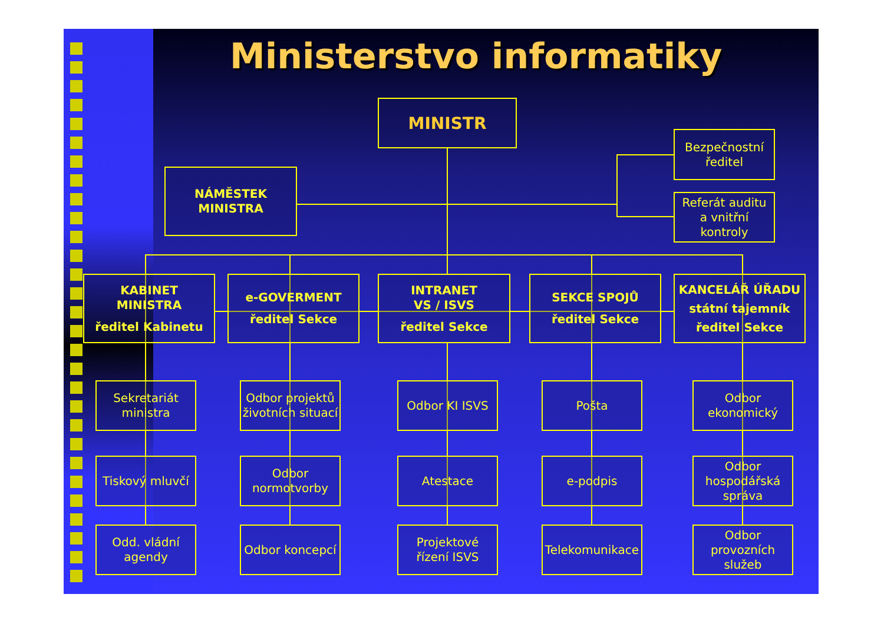Ministerstvo informatiky
MINISTR
NÁMĚSTEK
MINISTRA
Bezpečnostní
ředitel
Referát auditu
a vnitřní kontroly
KABINET
MINISTRA
ředitel Kabinetu
e-GOVERMENT
ředitel Sekce
INTRANET
VS / ISVS
ředitel Sekce
SEKCE SPOJŮ
ředitel Sekce
KANCELÁŘ ÚŘADU
státní tajemník
ředitel Sekce
Sekretariát
ministra
Odbor projektů
životních situací
Odbor KI ISVS
Pošta
Odbor
ekonomický
Tiskový mluvčí
Odbor
normotvorby
Atestace
e-podpis
Odbor
hospodářská
správa
Odd. vládní
agendy
Odbor koncepcí
Projektové
řízení ISVS
Telekomunikace
Odbor
provozních
služeb